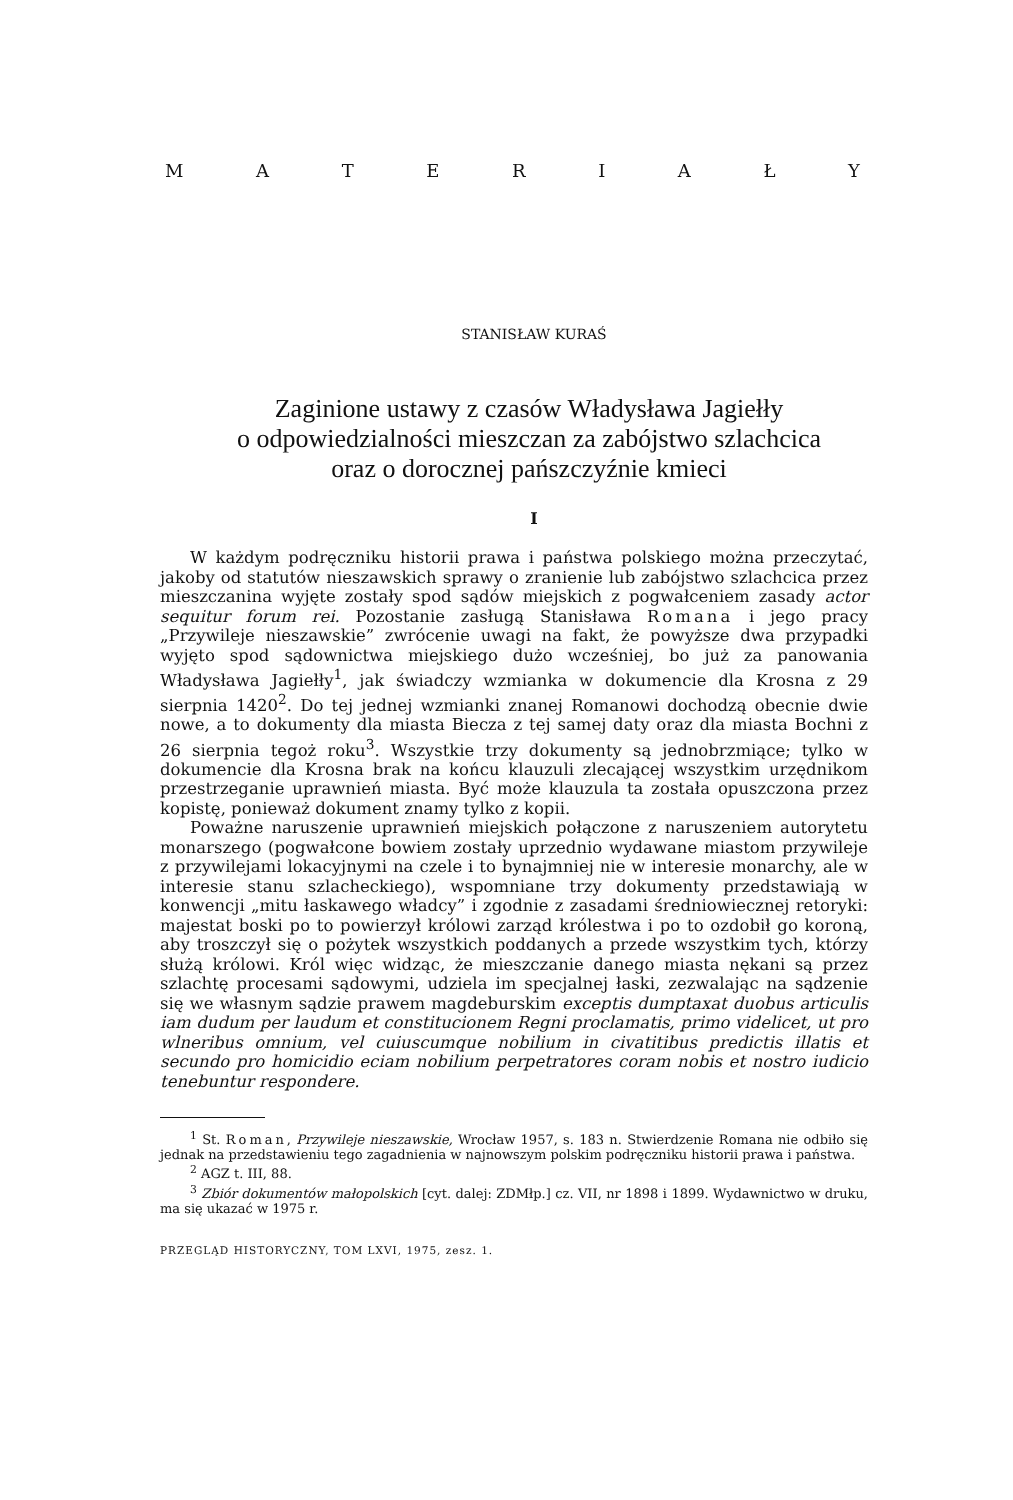MATERIAŁY
STANISŁAW KURAŚ
Zaginione ustawy z czasów Władysława Jagiełły
o odpowiedzialności mieszczan za zabójstwo szlachcica
oraz o dorocznej pańszczyźnie kmieci
I
W każdym podręczniku historii prawa i państwa polskiego można przeczytać, jakoby od statutów nieszawskich sprawy o zranienie lub zabójstwo szlachcica przez mieszczanina wyjęte zostały spod sądów miejskich z pogwałceniem zasady actor sequitur forum rei. Pozostanie zasługą Stanisława Romana i jego pracy „Przywileje nieszawskie” zwrócenie uwagi na fakt, że powyższe dwa przypadki wyjęto spod sądownictwa miejskiego dużo wcześniej, bo już za panowania Władysława Jagiełły<sup>1</sup>, jak świadczy wzmianka w dokumencie dla Krosna z 29 sierpnia 1420<sup>2</sup>. Do tej jednej wzmianki znanej Romanowi dochodzą obecnie dwie nowe, a to dokumenty dla miasta Biecza z tej samej daty oraz dla miasta Bochni z 26 sierpnia tegoż roku<sup>3</sup>. Wszystkie trzy dokumenty są jednobrzmiące; tylko w dokumencie dla Krosna brak na końcu klauzuli zlecającej wszystkim urzędnikom przestrzeganie uprawnień miasta. Być może klauzula ta została opuszczona przez kopistę, ponieważ dokument znamy tylko z kopii.
Poważne naruszenie uprawnień miejskich połączone z naruszeniem autorytetu monarszego (pogwałcone bowiem zostały uprzednio wydawane miastom przywileje z przywilejami lokacyjnymi na czele i to bynajmniej nie w interesie monarchy, ale w interesie stanu szlacheckiego), wspomniane trzy dokumenty przedstawiają w konwencji „mitu łaskawego władcy” i zgodnie z zasadami średniowiecznej retoryki: majestat boski po to powierzył królowi zarząd królestwa i po to ozdobił go koroną, aby troszczył się o pożytek wszystkich poddanych a przede wszystkim tych, którzy służą królowi. Król więc widząc, że mieszczanie danego miasta nękani są przez szlachtę procesami sądowymi, udziela im specjalnej łaski, zezwalając na sądzenie się we własnym sądzie prawem magdeburskim exceptis dumptaxat duobus articulis iam dudum per laudum et constitucionem Regni proclamatis, primo videlicet, ut pro wlneribus omnium, vel cuiuscumque nobilium in civatitibus predictis illatis et secundo pro homicidio eciam nobilium perpetratores coram nobis et nostro iudicio tenebuntur respondere.
<sup>1</sup> St. Roman, Przywileje nieszawskie, Wrocław 1957, s. 183 n. Stwierdzenie Romana nie odbiło się jednak na przedstawieniu tego zagadnienia w najnowszym polskim podręczniku historii prawa i państwa.
<sup>2</sup> AGZ t. III, 88.
<sup>3</sup> Zbiór dokumentów małopolskich [cyt. dalej: ZDMłp.] cz. VII, nr 1898 i 1899. Wydawnictwo w druku, ma się ukazać w 1975 r.
PRZEGLĄD HISTORYCZNY, TOM LXVI, 1975, zesz. 1.